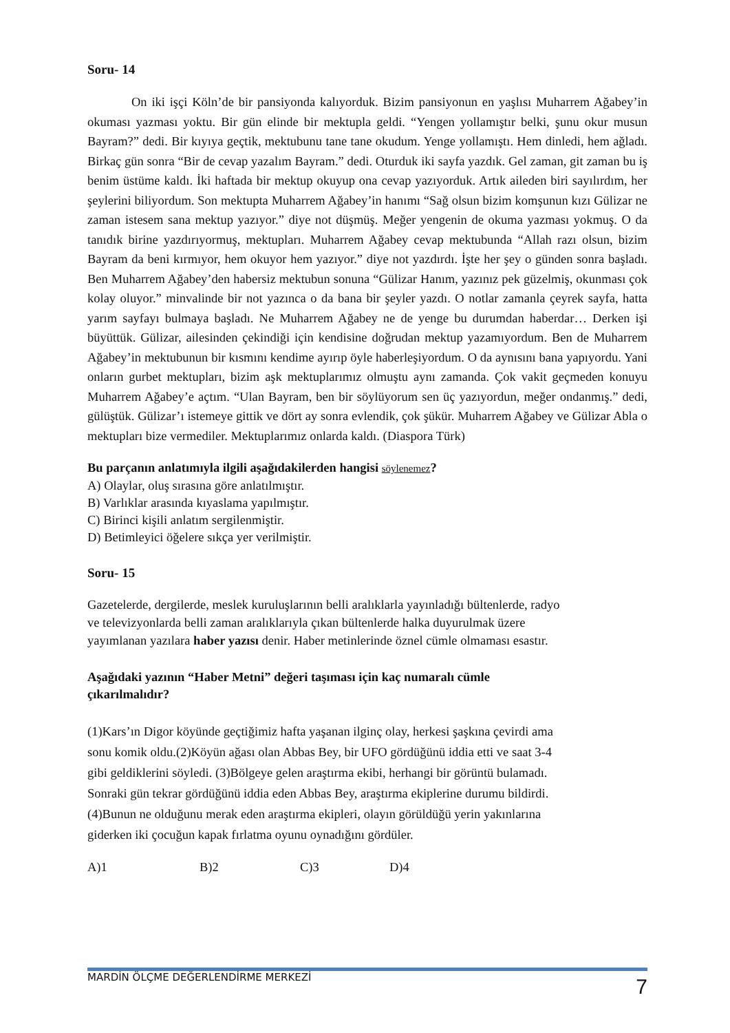Soru- 14
On iki işçi Köln’de bir pansiyonda kalıyorduk. Bizim pansiyonun en yaşlısı Muharrem Ağabey’in okuması yazması yoktu. Bir gün elinde bir mektupla geldi. “Yengen yollamıştır belki, şunu okur musun Bayram?” dedi. Bir kıyıya geçtik, mektubunu tane tane okudum. Yenge yollamıştı. Hem dinledi, hem ağladı. Birkaç gün sonra “Bir de cevap yazalım Bayram.” dedi. Oturduk iki sayfa yazdık. Gel zaman, git zaman bu iş benim üstüme kaldı. İki haftada bir mektup okuyup ona cevap yazıyorduk. Artık aileden biri sayılırdım, her şeylerini biliyordum. Son mektupta Muharrem Ağabey’in hanımı “Sağ olsun bizim komşunun kızı Gülizar ne zaman istesem sana mektup yazıyor.” diye not düşmüş. Meğer yengenin de okuma yazması yokmuş. O da tanıdık birine yazdırıyormuş, mektupları. Muharrem Ağabey cevap mektubunda “Allah razı olsun, bizim Bayram da beni kırmıyor, hem okuyor hem yazıyor.” diye not yazdırdı. İşte her şey o günden sonra başladı. Ben Muharrem Ağabey’den habersiz mektubun sonuna “Gülizar Hanım, yazınız pek güzelmiş, okunması çok kolay oluyor.” minvalinde bir not yazınca o da bana bir şeyler yazdı. O notlar zamanla çeyrek sayfa, hatta yarım sayfayı bulmaya başladı. Ne Muharrem Ağabey ne de yenge bu durumdan haberdar… Derken işi büyüttük. Gülizar, ailesinden çekindiği için kendisine doğrudan mektup yazamıyordum. Ben de Muharrem Ağabey’in mektubunun bir kısmını kendime ayırıp öyle haberleşiyordum. O da aynısını bana yapıyordu. Yani onların gurbet mektupları, bizim aşk mektuplarımız olmuştu aynı zamanda. Çok vakit geçmeden konuyu Muharrem Ağabey’e açtım. “Ulan Bayram, ben bir söylüyorum sen üç yazıyordun, meğer ondanmış.” dedi, gülüştük. Gülizar’ı istemeye gittik ve dört ay sonra evlendik, çok şükür. Muharrem Ağabey ve Gülizar Abla o mektupları bize vermediler. Mektuplarımız onlarda kaldı. (Diaspora Türk)
Bu parçanın anlatımıyla ilgili aşağıdakilerden hangisi söylenemez?
A) Olaylar, oluş sırasına göre anlatılmıştır.
B) Varlıklar arasında kıyaslama yapılmıştır.
C) Birinci kişili anlatım sergilenmiştir.
D) Betimleyici öğelere sıkça yer verilmiştir.
Soru- 15
Gazetelerde, dergilerde, meslek kuruluşlarının belli aralıklarla yayınladığı bültenlerde, radyo
ve televizyonlarda belli zaman aralıklarıyla çıkan bültenlerde halka duyurulmak üzere
yayımlanan yazılara haber yazısı denir. Haber metinlerinde öznel cümle olmaması esastır.
Aşağıdaki yazının “Haber Metni” değeri taşıması için kaç numaralı cümle
çıkarılmalıdır?
(1)Kars’ın Digor köyünde geçtiğimiz hafta yaşanan ilginç olay, herkesi şaşkına çevirdi ama
sonu komik oldu.(2)Köyün ağası olan Abbas Bey, bir UFO gördüğünü iddia etti ve saat 3-4
gibi geldiklerini söyledi. (3)Bölgeye gelen araştırma ekibi, herhangi bir görüntü bulamadı.
Sonraki gün tekrar gördüğünü iddia eden Abbas Bey, araştırma ekiplerine durumu bildirdi.
(4)Bunun ne olduğunu merak eden araştırma ekipleri, olayın görüldüğü yerin yakınlarına
giderken iki çocuğun kapak fırlatma oyunu oynadığını gördüler.
A)1 B)2 C)3 D)4
MARDİN ÖLÇME DEĞERLENDİRME MERKEZİ 7